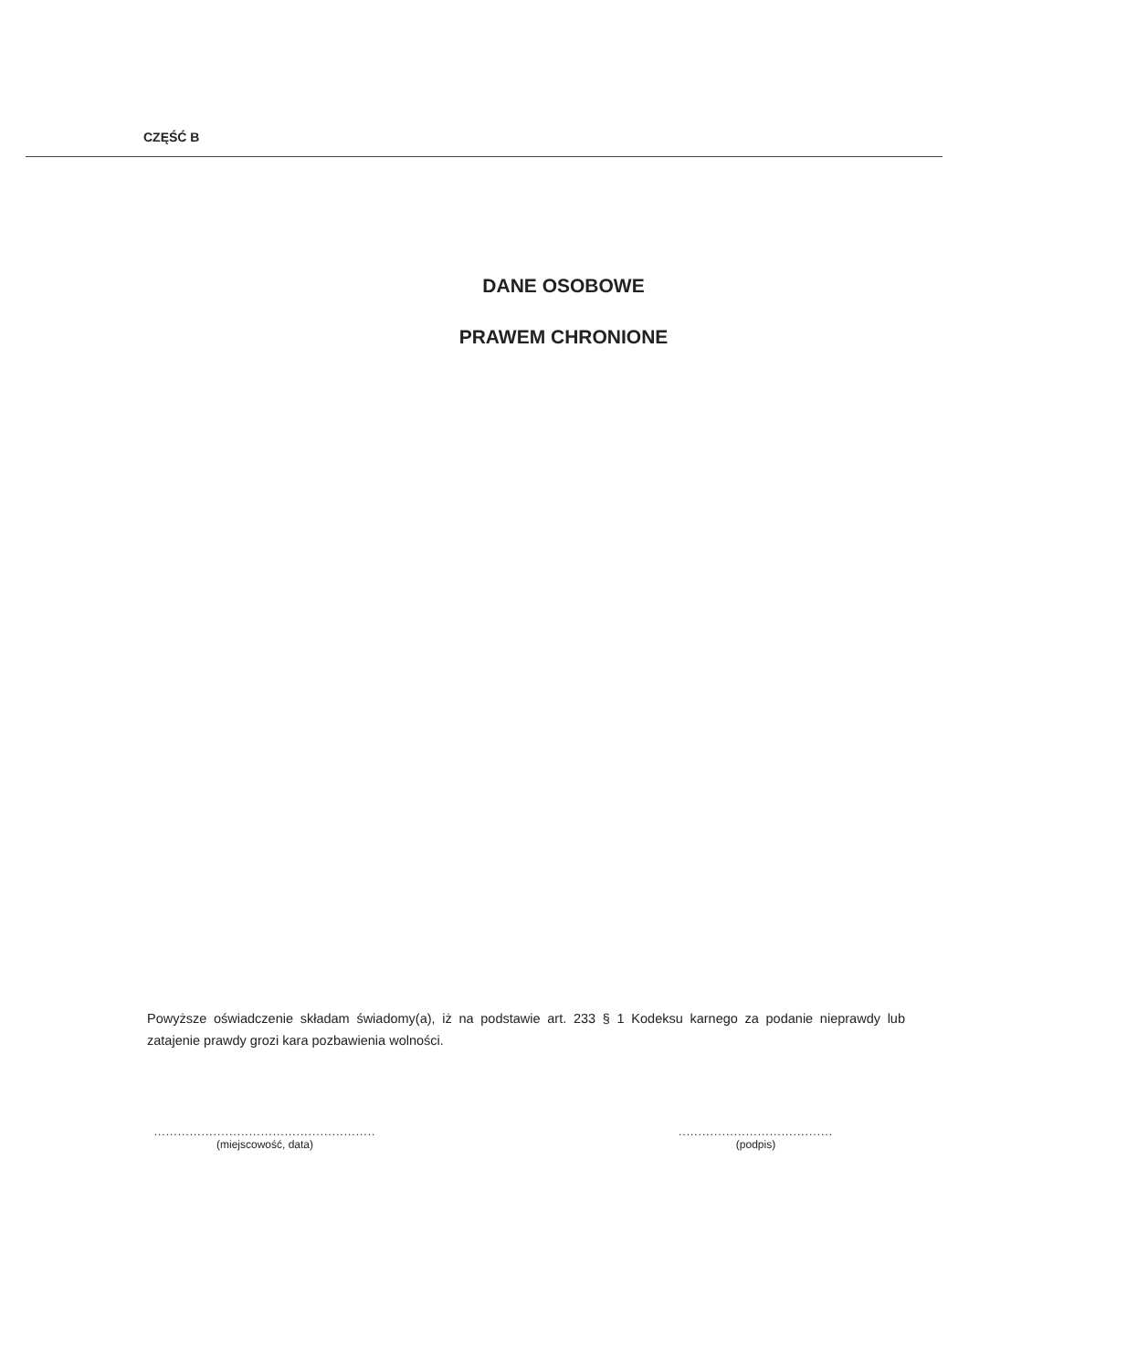CZĘŚĆ B
DANE OSOBOWE
PRAWEM CHRONIONE
Powyższe oświadczenie składam świadomy(a), iż na podstawie art. 233 § 1 Kodeksu karnego za podanie nieprawdy lub zatajenie prawdy grozi kara pozbawienia wolności.
........................................................
(miejscowość, data)
.......................................
(podpis)